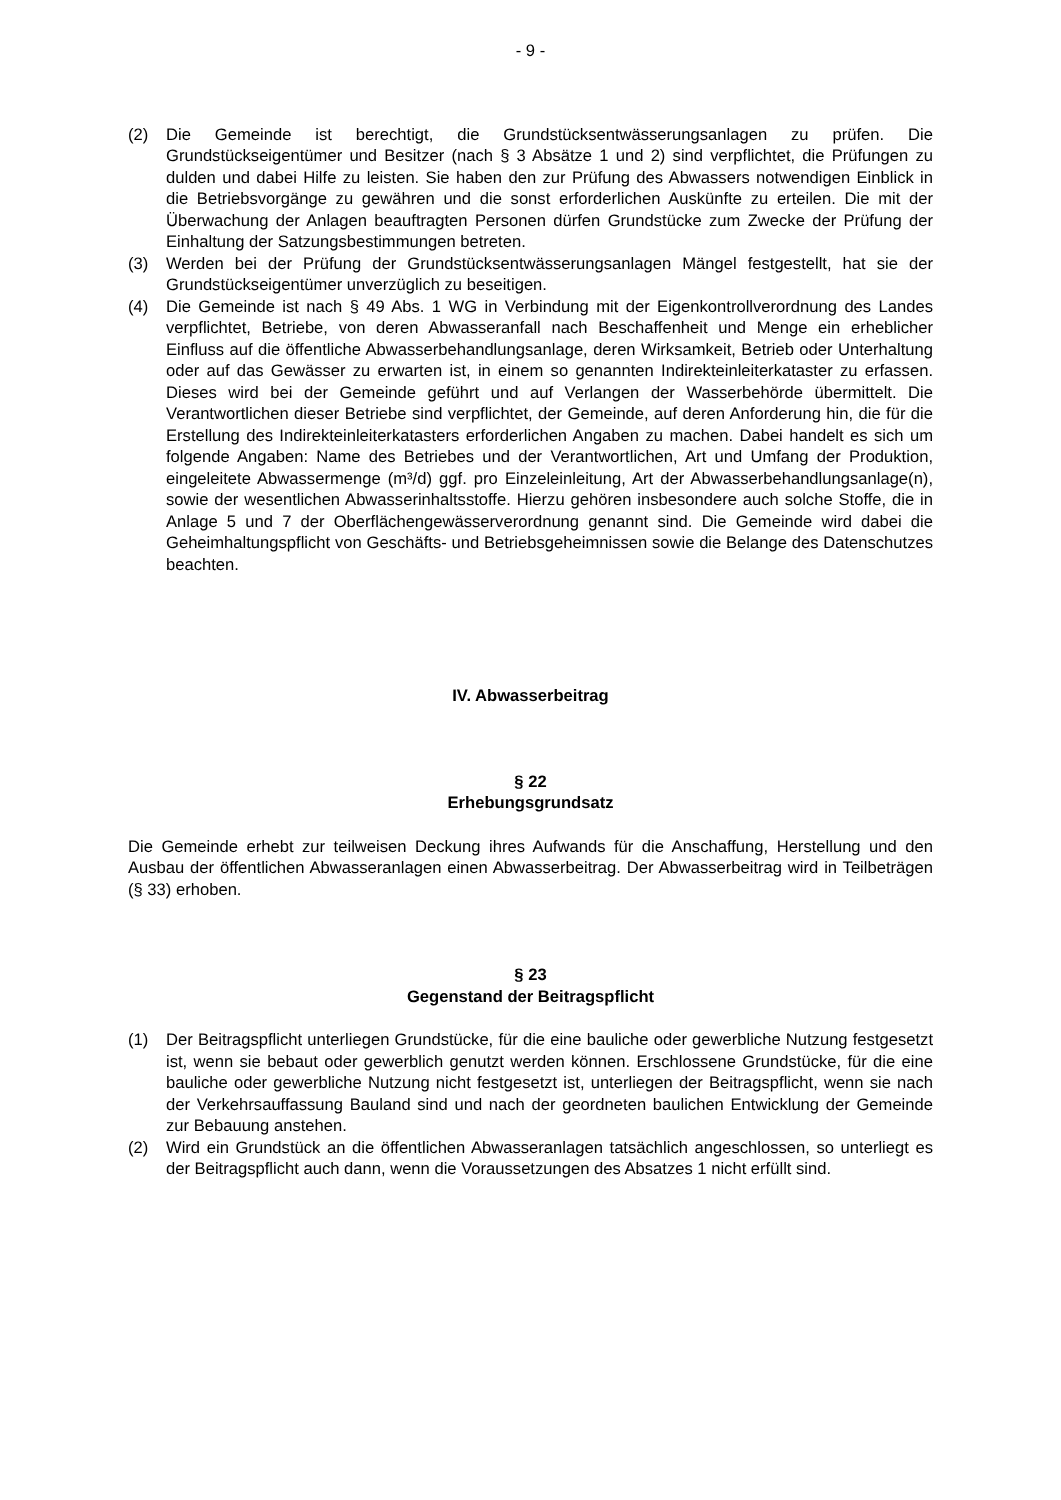- 9 -
(2) Die Gemeinde ist berechtigt, die Grundstücksentwässerungsanlagen zu prüfen. Die Grundstückseigentümer und Besitzer (nach § 3 Absätze 1 und 2) sind verpflichtet, die Prüfungen zu dulden und dabei Hilfe zu leisten. Sie haben den zur Prüfung des Abwassers notwendigen Einblick in die Betriebsvorgänge zu gewähren und die sonst erforderlichen Auskünfte zu erteilen. Die mit der Überwachung der Anlagen beauftragten Personen dürfen Grundstücke zum Zwecke der Prüfung der Einhaltung der Satzungsbestimmungen betreten.
(3) Werden bei der Prüfung der Grundstücksentwässerungsanlagen Mängel festgestellt, hat sie der Grundstückseigentümer unverzüglich zu beseitigen.
(4) Die Gemeinde ist nach § 49 Abs. 1 WG in Verbindung mit der Eigenkontrollverordnung des Landes verpflichtet, Betriebe, von deren Abwasseranfall nach Beschaffenheit und Menge ein erheblicher Einfluss auf die öffentliche Abwasserbehandlungsanlage, deren Wirksamkeit, Betrieb oder Unterhaltung oder auf das Gewässer zu erwarten ist, in einem so genannten Indirekteinleiterkataster zu erfassen. Dieses wird bei der Gemeinde geführt und auf Verlangen der Wasserbehörde übermittelt. Die Verantwortlichen dieser Betriebe sind verpflichtet, der Gemeinde, auf deren Anforderung hin, die für die Erstellung des Indirekteinleiterkatasters erforderlichen Angaben zu machen. Dabei handelt es sich um folgende Angaben: Name des Betriebes und der Verantwortlichen, Art und Umfang der Produktion, eingeleitete Abwassermenge (m³/d) ggf. pro Einzeleinleitung, Art der Abwasserbehandlungsanlage(n), sowie der wesentlichen Abwasserinhaltsstoffe. Hierzu gehören insbesondere auch solche Stoffe, die in Anlage 5 und 7 der Oberflächengewässerverordnung genannt sind. Die Gemeinde wird dabei die Geheimhaltungspflicht von Geschäfts- und Betriebsgeheimnissen sowie die Belange des Datenschutzes beachten.
IV. Abwasserbeitrag
§ 22
Erhebungsgrundsatz
Die Gemeinde erhebt zur teilweisen Deckung ihres Aufwands für die Anschaffung, Herstellung und den Ausbau der öffentlichen Abwasseranlagen einen Abwasserbeitrag. Der Abwasserbeitrag wird in Teilbeträgen (§ 33) erhoben.
§ 23
Gegenstand der Beitragspflicht
(1) Der Beitragspflicht unterliegen Grundstücke, für die eine bauliche oder gewerbliche Nutzung festgesetzt ist, wenn sie bebaut oder gewerblich genutzt werden können. Erschlossene Grundstücke, für die eine bauliche oder gewerbliche Nutzung nicht festgesetzt ist, unterliegen der Beitragspflicht, wenn sie nach der Verkehrsauffassung Bauland sind und nach der geordneten baulichen Entwicklung der Gemeinde zur Bebauung anstehen.
(2) Wird ein Grundstück an die öffentlichen Abwasseranlagen tatsächlich angeschlossen, so unterliegt es der Beitragspflicht auch dann, wenn die Voraussetzungen des Absatzes 1 nicht erfüllt sind.